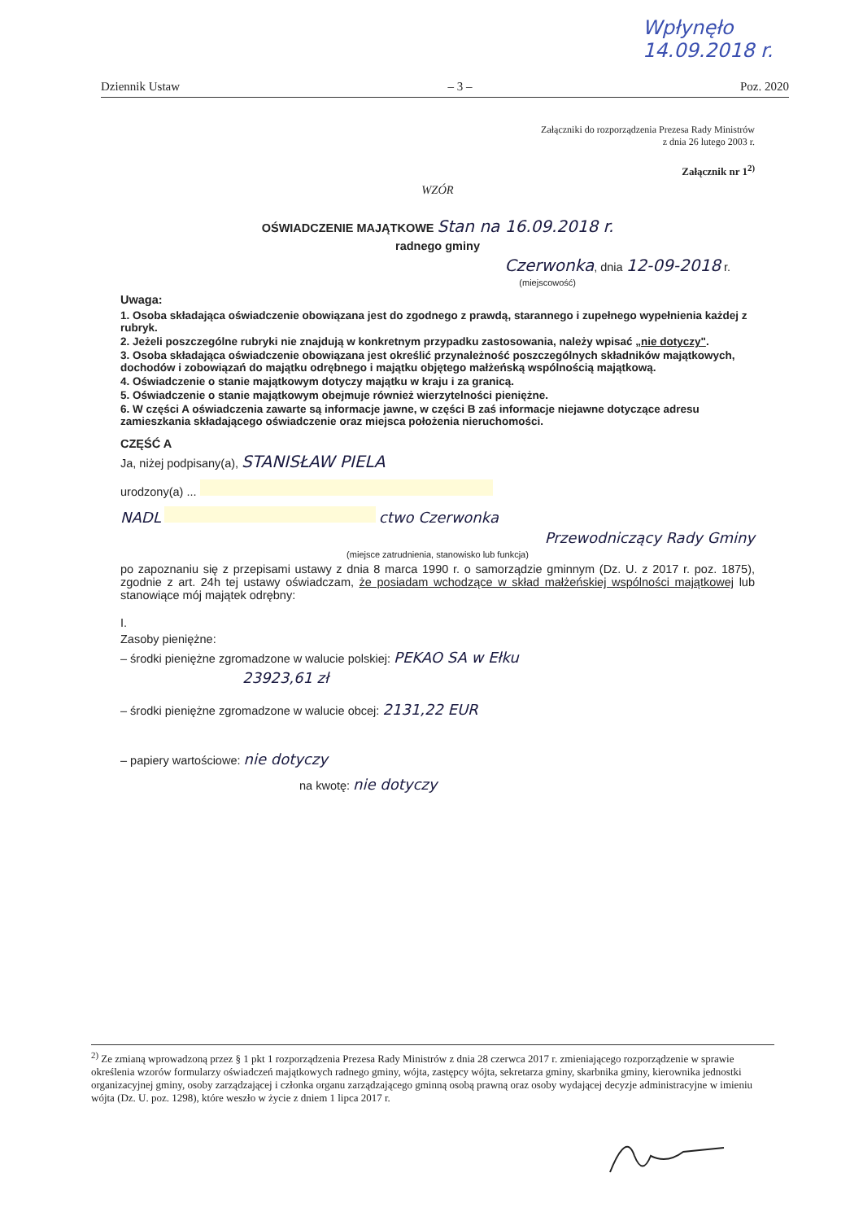Wpłynęło
14.09.2018 r.
Dziennik Ustaw – 3 – Poz. 2020
Załączniki do rozporządzenia Prezesa Rady Ministrów
z dnia 26 lutego 2003 r.
Załącznik nr 1<sup>2)</sup>
WZÓR
OŚWIADCZENIE MAJĄTKOWE Stan na 16.09.2018 r.
radnego gminy
Czerwonka, dnia 12-09-2018 r.
(miejscowość)
Uwaga:
1. Osoba składająca oświadczenie obowiązana jest do zgodnego z prawdą, starannego i zupełnego wypełnienia każdej z rubryk.
2. Jeżeli poszczególne rubryki nie znajdują w konkretnym przypadku zastosowania, należy wpisać „nie dotyczy".
3. Osoba składająca oświadczenie obowiązana jest określić przynależność poszczególnych składników majątkowych, dochodów i zobowiązań do majątku odrębnego i majątku objętego małżeńską wspólnością majątkową.
4. Oświadczenie o stanie majątkowym dotyczy majątku w kraju i za granicą.
5. Oświadczenie o stanie majątkowym obejmuje również wierzytelności pieniężne.
6. W części A oświadczenia zawarte są informacje jawne, w części B zaś informacje niejawne dotyczące adresu zamieszkania składającego oświadczenie oraz miejsca położenia nieruchomości.
CZĘŚĆ A
Ja, niżej podpisany(a), STANISŁAW PIELA
urodzony(a) ...
NADL ctwo Czerwonka
Przewodniczący Rady Gminy
(miejsce zatrudnienia, stanowisko lub funkcja)
po zapoznaniu się z przepisami ustawy z dnia 8 marca 1990 r. o samorządzie gminnym (Dz. U. z 2017 r. poz. 1875), zgodnie z art. 24h tej ustawy oświadczam, że posiadam wchodzące w skład małżeńskiej wspólności majątkowej lub stanowiące mój majątek odrębny:
I.
Zasoby pieniężne:
– środki pieniężne zgromadzone w walucie polskiej: PEKAO SA w Ełku
23923,61 zł
– środki pieniężne zgromadzone w walucie obcej: 2131,22 EUR
– papiery wartościowe: nie dotyczy
na kwotę: nie dotyczy
<sup>2)</sup> Ze zmianą wprowadzoną przez § 1 pkt 1 rozporządzenia Prezesa Rady Ministrów z dnia 28 czerwca 2017 r. zmieniającego rozporządzenie w sprawie określenia wzorów formularzy oświadczeń majątkowych radnego gminy, wójta, zastępcy wójta, sekretarza gminy, skarbnika gminy, kierownika jednostki organizacyjnej gminy, osoby zarządzającej i członka organu zarządzającego gminną osobą prawną oraz osoby wydającej decyzje administracyjne w imieniu wójta (Dz. U. poz. 1298), które weszło w życie z dniem 1 lipca 2017 r.